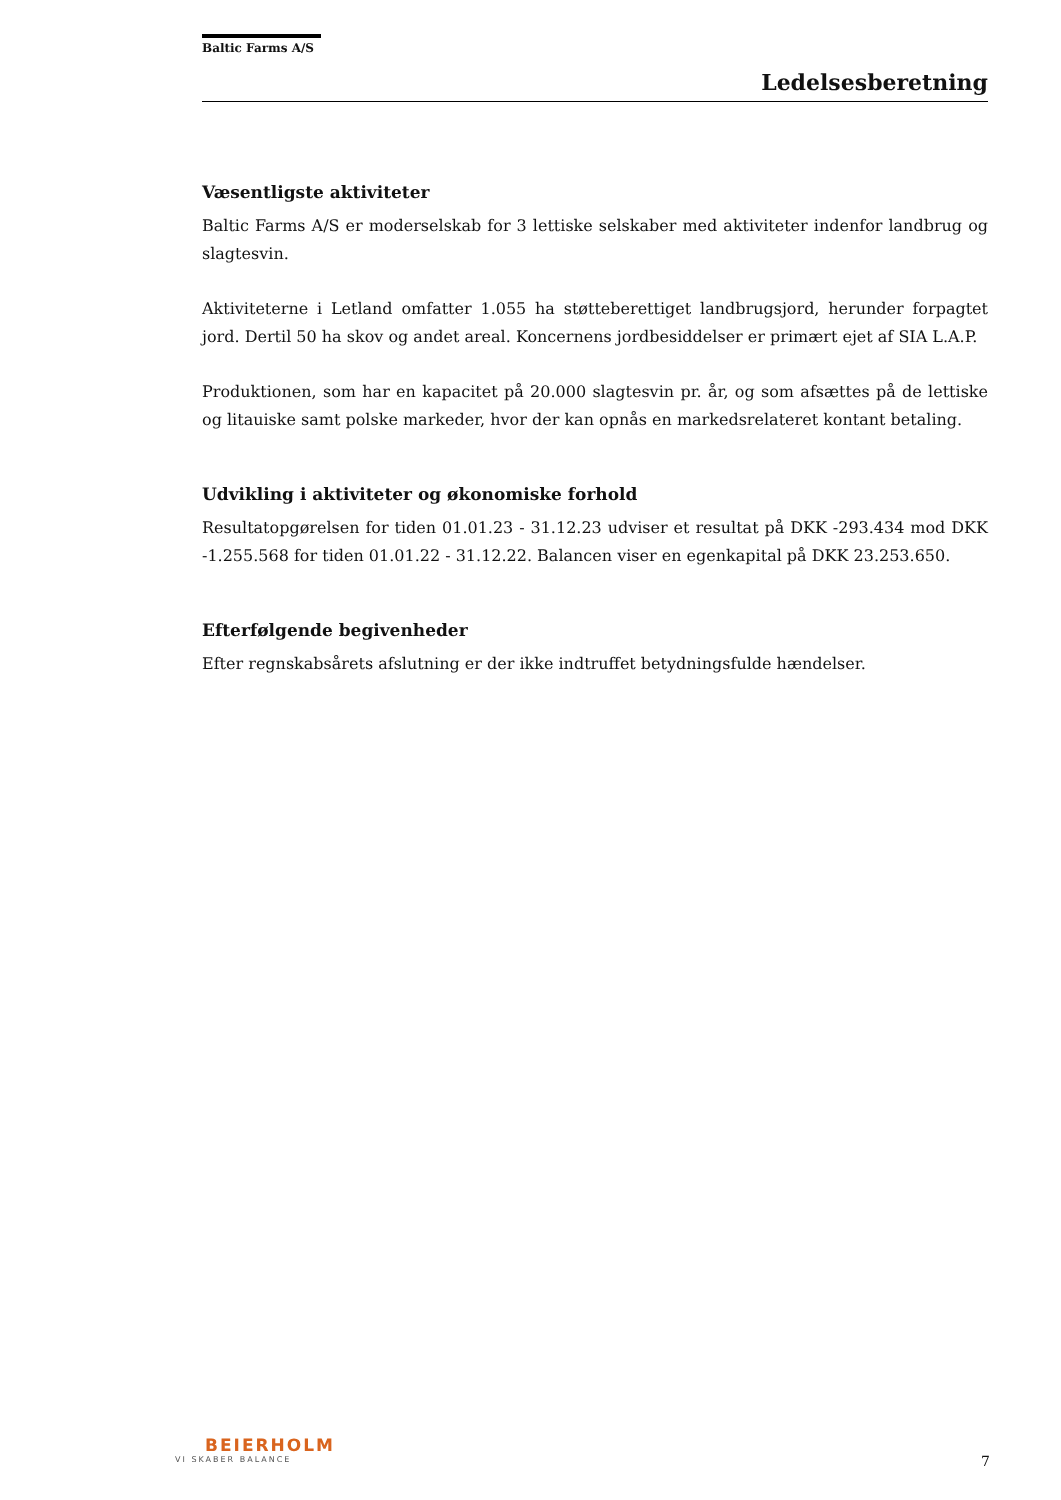Baltic Farms A/S
Ledelsesberetning
Væsentligste aktiviteter
Baltic Farms A/S er moderselskab for 3 lettiske selskaber med aktiviteter indenfor landbrug og slagtesvin.
Aktiviteterne i Letland omfatter 1.055 ha støtteberettiget landbrugsjord, herunder forpagtet jord. Dertil 50 ha skov og andet areal. Koncernens jordbesiddelser er primært ejet af SIA L.A.P.
Produktionen, som har en kapacitet på 20.000 slagtesvin pr. år, og som afsættes på de lettiske og litauiske samt polske markeder, hvor der kan opnås en markedsrelateret kontant betaling.
Udvikling i aktiviteter og økonomiske forhold
Resultatopgørelsen for tiden 01.01.23 - 31.12.23 udviser et resultat på DKK -293.434 mod DKK -1.255.568 for tiden 01.01.22 - 31.12.22. Balancen viser en egenkapital på DKK 23.253.650.
Efterfølgende begivenheder
Efter regnskabsårets afslutning er der ikke indtruffet betydningsfulde hændelser.
BEIERHOLM
VI SKABER BALANCE
7